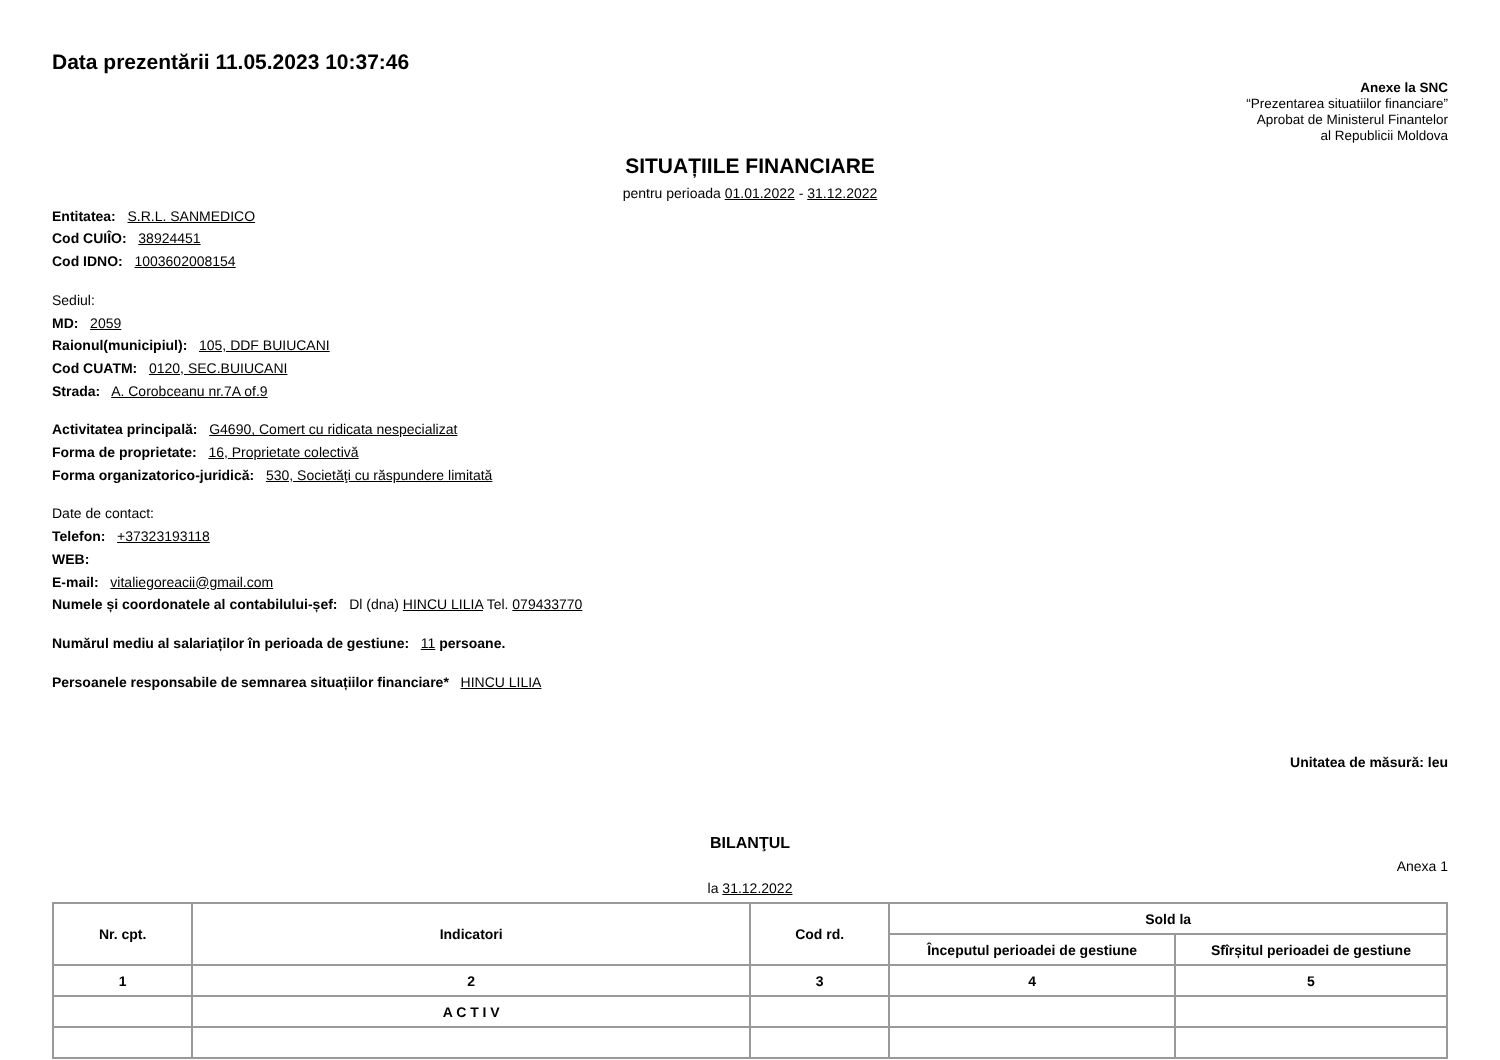Data prezentării 11.05.2023 10:37:46
Anexe la SNC
“Prezentarea situatiilor financiare”
Aprobat de Ministerul Finantelor
al Republicii Moldova
SITUAȚIILE FINANCIARE
pentru perioada 01.01.2022 - 31.12.2022
Entitatea: S.R.L. SANMEDICO
Cod CUIÎO: 38924451
Cod IDNO: 1003602008154
Sediul:
MD: 2059
Raionul(municipiul): 105, DDF BUIUCANI
Cod CUATM: 0120, SEC.BUIUCANI
Strada: A. Corobceanu nr.7A of.9
Activitatea principală: G4690, Comert cu ridicata nespecializat
Forma de proprietate: 16, Proprietate colectivă
Forma organizatorico-juridică: 530, Societăţi cu răspundere limitată
Date de contact:
Telefon: +37323193118
WEB:
E-mail: vitaliegoreacii@gmail.com
Numele și coordonatele al contabilului-șef: Dl (dna) HINCU LILIA Tel. 079433770
Numărul mediu al salariaților în perioada de gestiune: 11 persoane.
Persoanele responsabile de semnarea situațiilor financiare* HINCU LILIA
Unitatea de măsură: leu
BILANŢUL
Anexa 1
la 31.12.2022
| Nr. cpt. | Indicatori | Cod rd. | Sold la | |
| --- | --- | --- | --- | --- |
| | | | Începutul perioadei de gestiune | Sfîrșitul perioadei de gestiune |
| 1 | 2 | 3 | 4 | 5 |
| | A C T I V | | | |